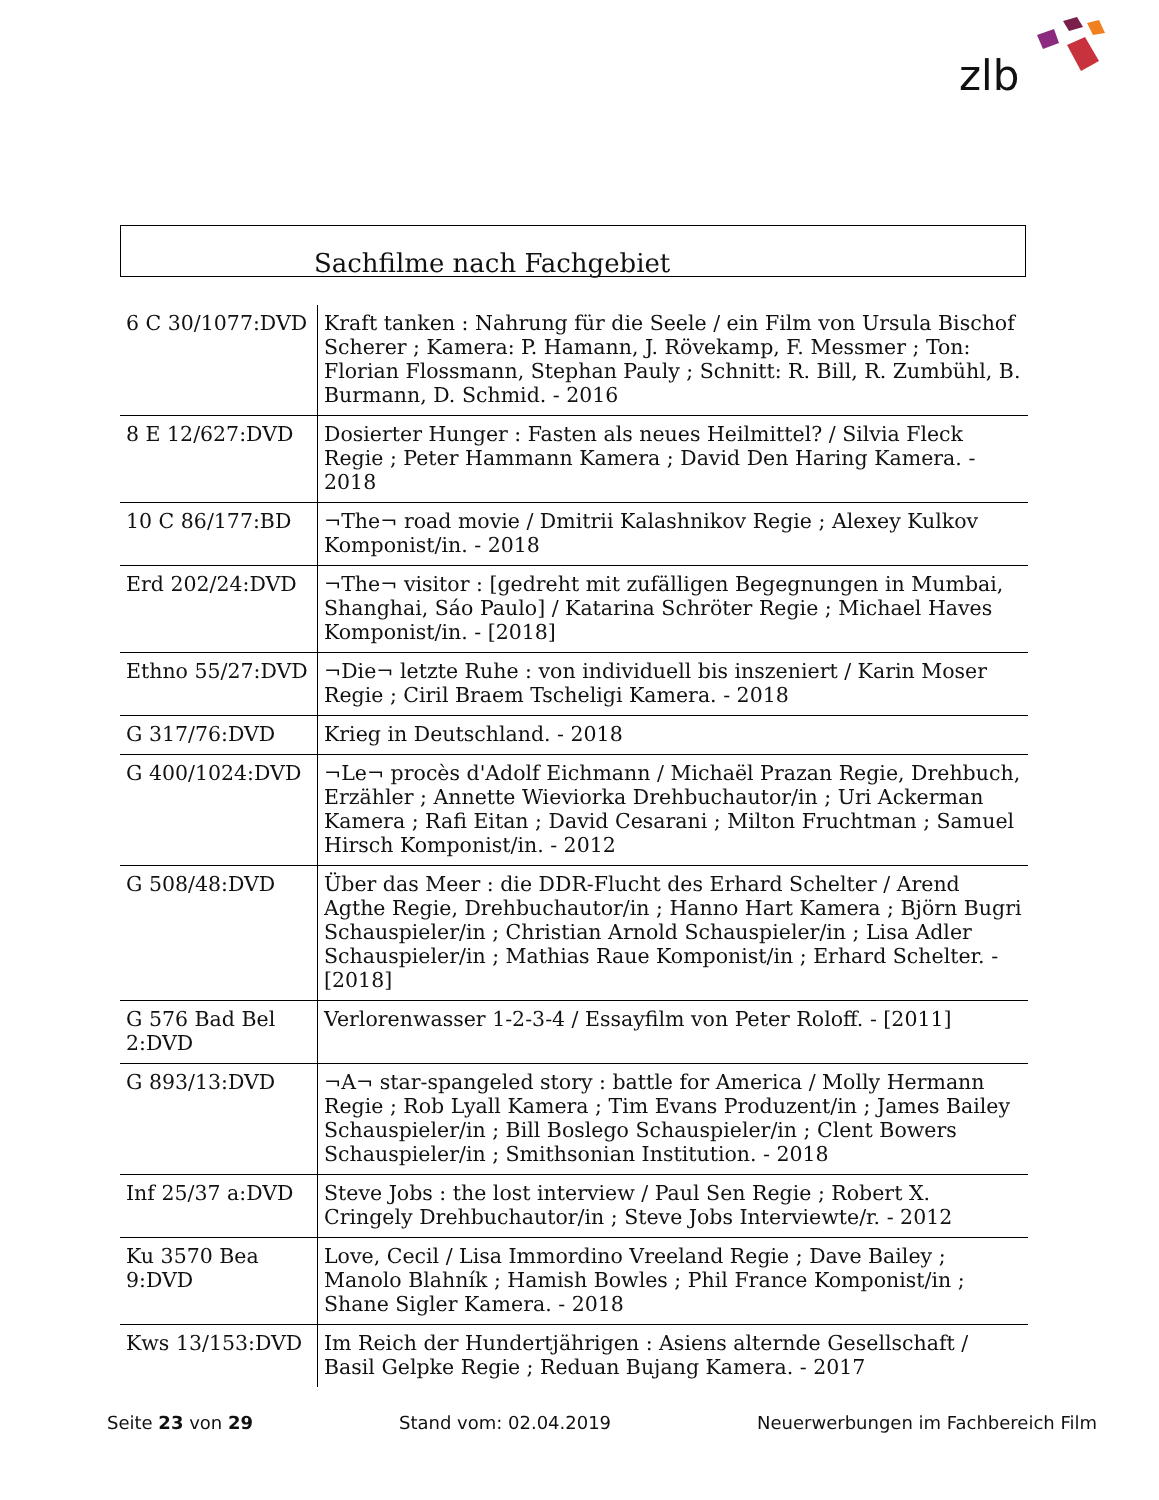zlb
Sachfilme nach Fachgebiet
| 6 C 30/1077:DVD | Kraft tanken : Nahrung für die Seele / ein Film von Ursula Bischof Scherer ; Kamera: P. Hamann, J. Rövekamp, F. Messmer ; Ton: Florian Flossmann, Stephan Pauly ; Schnitt: R. Bill, R. Zumbühl, B. Burmann, D. Schmid. - 2016 |
| 8 E 12/627:DVD | Dosierter Hunger : Fasten als neues Heilmittel? / Silvia Fleck Regie ; Peter Hammann Kamera ; David Den Haring Kamera. - 2018 |
| 10 C 86/177:BD | ¬The¬ road movie / Dmitrii Kalashnikov Regie ; Alexey Kulkov Komponist/in. - 2018 |
| Erd 202/24:DVD | ¬The¬ visitor : [gedreht mit zufälligen Begegnungen in Mumbai, Shanghai, Sáo Paulo] / Katarina Schröter Regie ; Michael Haves Komponist/in. - [2018] |
| Ethno 55/27:DVD | ¬Die¬ letzte Ruhe : von individuell bis inszeniert / Karin Moser Regie ; Ciril Braem Tscheligi Kamera. - 2018 |
| G 317/76:DVD | Krieg in Deutschland. - 2018 |
| G 400/1024:DVD | ¬Le¬ procès d'Adolf Eichmann / Michaël Prazan Regie, Drehbuch, Erzähler ; Annette Wieviorka Drehbuchautor/in ; Uri Ackerman Kamera ; Rafi Eitan ; David Cesarani ; Milton Fruchtman ; Samuel Hirsch Komponist/in. - 2012 |
| G 508/48:DVD | Über das Meer : die DDR-Flucht des Erhard Schelter / Arend Agthe Regie, Drehbuchautor/in ; Hanno Hart Kamera ; Björn Bugri Schauspieler/in ; Christian Arnold Schauspieler/in ; Lisa Adler Schauspieler/in ; Mathias Raue Komponist/in ; Erhard Schelter. - [2018] |
| G 576 Bad Bel 2:DVD | Verlorenwasser 1-2-3-4 / Essayfilm von Peter Roloff. - [2011] |
| G 893/13:DVD | ¬A¬ star-spangeled story : battle for America / Molly Hermann Regie ; Rob Lyall Kamera ; Tim Evans Produzent/in ; James Bailey Schauspieler/in ; Bill Boslego Schauspieler/in ; Clent Bowers Schauspieler/in ; Smithsonian Institution. - 2018 |
| Inf 25/37 a:DVD | Steve Jobs : the lost interview / Paul Sen Regie ; Robert X. Cringely Drehbuchautor/in ; Steve Jobs Interviewte/r. - 2012 |
| Ku 3570 Bea 9:DVD | Love, Cecil / Lisa Immordino Vreeland Regie ; Dave Bailey ; Manolo Blahník ; Hamish Bowles ; Phil France Komponist/in ; Shane Sigler Kamera. - 2018 |
| Kws 13/153:DVD | Im Reich der Hundertjährigen : Asiens alternde Gesellschaft / Basil Gelpke Regie ; Reduan Bujang Kamera. - 2017 |
Seite 23 von 29 Stand vom: 02.04.2019 Neuerwerbungen im Fachbereich Film